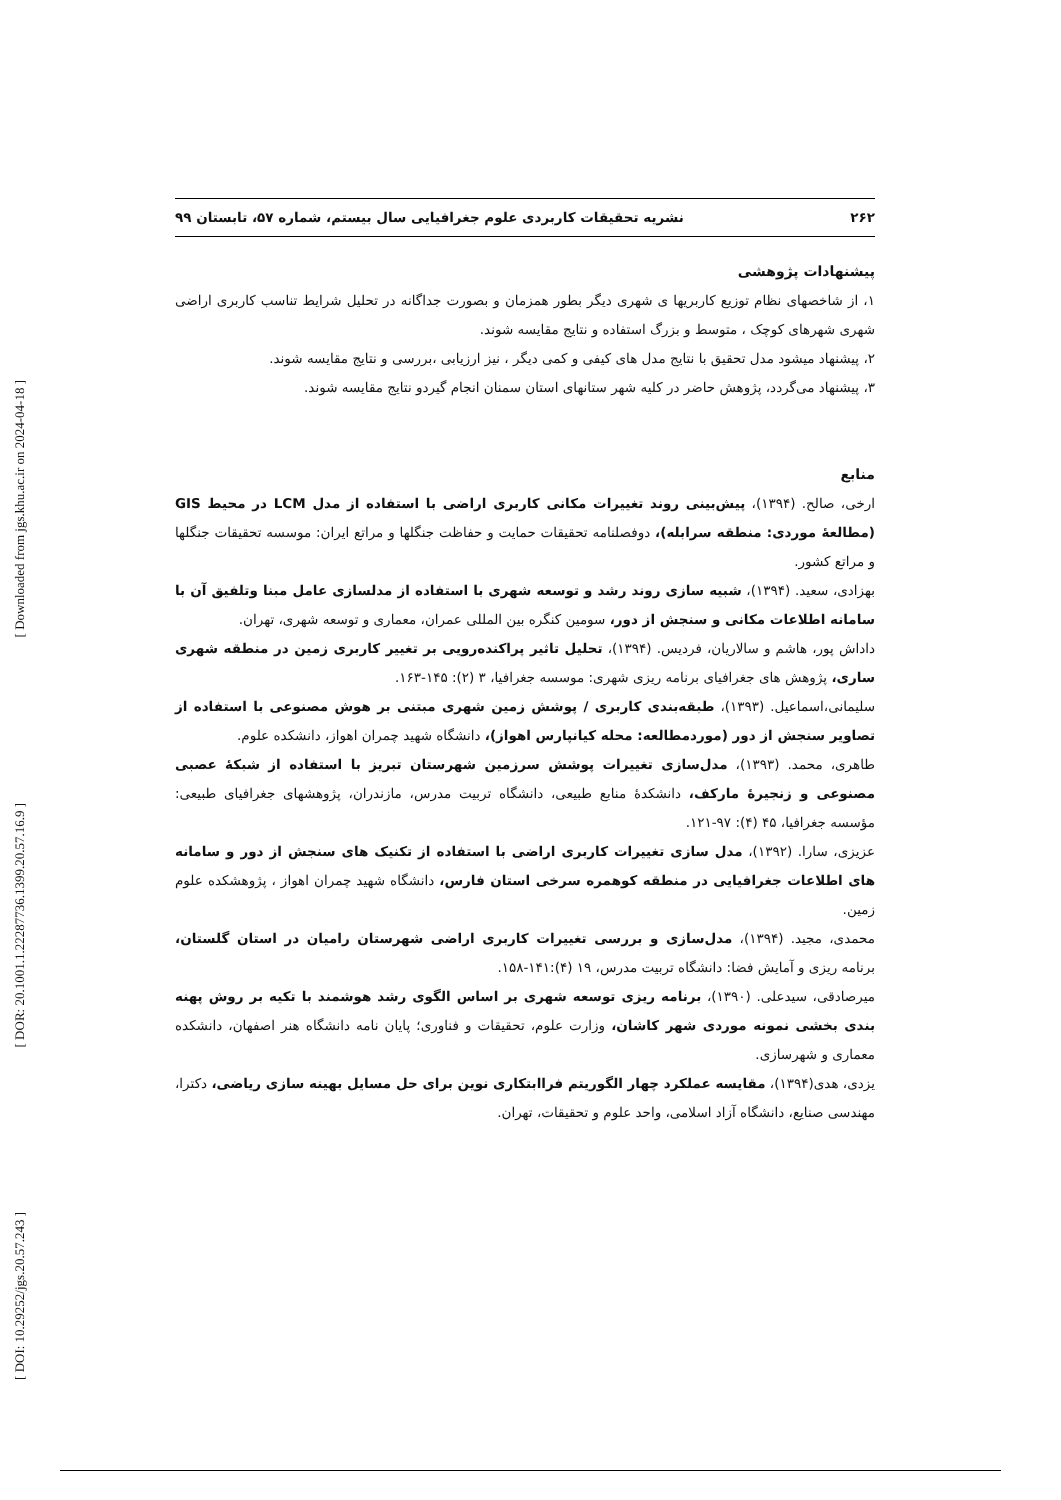[ Downloaded from jgs.khu.ac.ir on 2024-04-18 ]
[ DOR: 20.1001.1.22287736.1399.20.57.16.9 ]
[ DOI: 10.29252/jgs.20.57.243 ]
۲۶۲ نشریه تحقیقات کاربردی علوم جغرافیایی سال بیستم، شماره ۵۷، تابستان ۹۹
پیشنهادات پژوهشی
۱، از شاخصهای نظام توزیع کاربریها ی شهری دیگر بطور همزمان و بصورت جداگانه در تحلیل شرایط تناسب کاربری اراضی شهری شهرهای کوچک ، متوسط و بزرگ استفاده و نتایج مقایسه شوند.
۲، پیشنهاد میشود مدل تحقیق با نتایج مدل های کیفی و کمی دیگر ، نیز ارزیابی ،بررسی و نتایج مقایسه شوند.
۳، پیشنهاد می‌گردد، پژوهش حاضر در کلیه شهر ستانهای استان سمنان انجام گیردو نتایج مقایسه شوند.
منابع
ارخی، صالح. (۱۳۹۴)، پیش‌بینی روند تغییرات مکانی کاربری اراضی با استفاده از مدل LCM در محیط GIS (مطالعۀ موردی: منطقه سرابله)، دوفصلنامه تحقیقات حمایت و حفاظت جنگلها و مراتع ایران: موسسه تحقیقات جنگلها و مراتع کشور.
بهزادی، سعید. (۱۳۹۴)، شبیه سازی روند رشد و توسعه شهری با استفاده از مدلسازی عامل مبنا وتلفیق آن با سامانه اطلاعات مکانی و سنجش از دور، سومین کنگره بین المللی عمران، معماری و توسعه شهری، تهران.
داداش پور، هاشم و سالاریان، فردیس. (۱۳۹۴)، تحلیل تاثیر پراکنده‌رویی بر تغییر کاربری زمین در منطقه شهری ساری، پژوهش های جغرافیای برنامه ریزی شهری: موسسه جغرافیا، ۳ (۲): ۱۴۵-۱۶۳.
سلیمانی،اسماعیل. (۱۳۹۳)، طبقه‌بندی کاربری / پوشش زمین شهری مبتنی بر هوش مصنوعی با استفاده از تصاویر سنجش از دور (موردمطالعه: محله کیانپارس اهواز)، دانشگاه شهید چمران اهواز، دانشکده علوم.
طاهری، محمد. (۱۳۹۳)، مدل‌سازی تغییرات پوشش سرزمین شهرستان تبریز با استفاده از شبکۀ عصبی مصنوعی و زنجیرۀ مارکف، دانشکدۀ منابع طبیعی، دانشگاه تربیت مدرس، مازندران، پژوهشهای جغرافیای طبیعی: مؤسسه جغرافیا، ۴۵ (۴): ۹۷-۱۲۱.
عزیزی، سارا. (۱۳۹۲)، مدل سازی تغییرات کاربری اراضی با استفاده از تکنیک های سنجش از دور و سامانه های اطلاعات جغرافیایی در منطقه کوهمره سرخی استان فارس، دانشگاه شهید چمران اهواز ، پژوهشکده علوم زمین.
محمدی، مجید. (۱۳۹۴)، مدل‌سازی و بررسی تغییرات کاربری اراضی شهرستان رامیان در استان گلستان، برنامه ریزی و آمایش فضا: دانشگاه تربیت مدرس، ۱۹ (۴):۱۴۱-۱۵۸.
میرصادقی، سیدعلی. (۱۳۹۰)، برنامه ریزی توسعه شهری بر اساس الگوی رشد هوشمند با تکیه بر روش پهنه بندی بخشی نمونه موردی شهر کاشان، وزارت علوم، تحقیقات و فناوری؛ پایان نامه دانشگاه هنر اصفهان، دانشکده معماری و شهرسازی.
یزدی، هدی(۱۳۹۴)، مقایسه عملکرد چهار الگوریتم فراابتکاری نوین برای حل مسایل بهینه سازی ریاضی، دکترا، مهندسی صنایع، دانشگاه آزاد اسلامی، واحد علوم و تحقیقات، تهران.